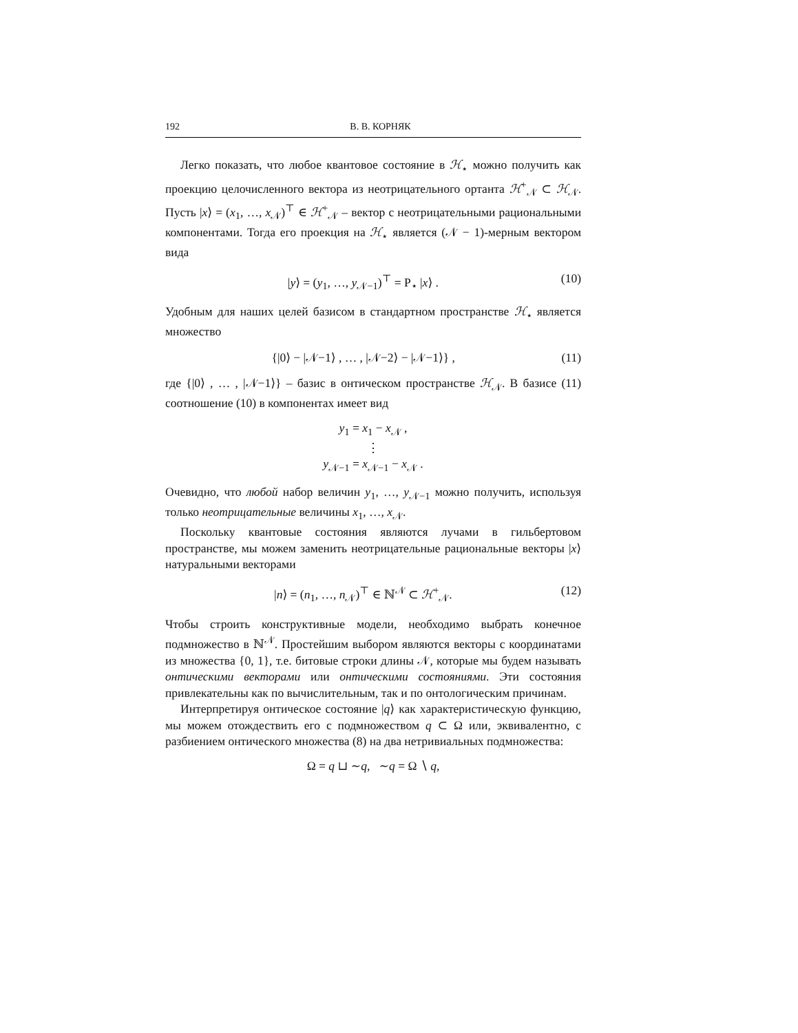192 В. В. КОРНЯК
Легко показать, что любое квантовое состояние в ℋ<sub>⋆</sub> можно получить как проекцию целочисленного вектора из неотрицательного ортанта ℋ<sup>+</sup><sub>𝒩</sub> ⊂ ℋ<sub>𝒩</sub>. Пусть |x⟩ = (x<sub>1</sub>, …, x<sub>𝒩</sub>)<sup>⊤</sup> ∈ ℋ<sup>+</sup><sub>𝒩</sub> – вектор с неотрицательными рациональными компонентами. Тогда его проекция на ℋ<sub>⋆</sub> является (𝒩 − 1)-мерным вектором вида
|y⟩ = (y<sub>1</sub>, …, y<sub>𝒩−1</sub>)<sup>⊤</sup> = P<sub>⋆</sub> |x⟩ . (10)
Удобным для наших целей базисом в стандартном пространстве ℋ<sub>⋆</sub> является множество
{|0⟩ − |𝒩−1⟩ , … , |𝒩−2⟩ − |𝒩−1⟩} , (11)
где {|0⟩ , … , |𝒩−1⟩} – базис в онтическом пространстве ℋ<sub>𝒩</sub>. В базисе (11) соотношение (10) в компонентах имеет вид
y<sub>1</sub> = x<sub>1</sub> − x<sub>𝒩</sub> ,
⋮
y<sub>𝒩−1</sub> = x<sub>𝒩−1</sub> − x<sub>𝒩</sub> .
Очевидно, что любой набор величин y<sub>1</sub>, …, y<sub>𝒩−1</sub> можно получить, используя только неотрицательные величины x<sub>1</sub>, …, x<sub>𝒩</sub>.
Поскольку квантовые состояния являются лучами в гильбертовом пространстве, мы можем заменить неотрицательные рациональные векторы |x⟩ натуральными векторами
|n⟩ = (n<sub>1</sub>, …, n<sub>𝒩</sub>)<sup>⊤</sup> ∈ ℕ<sup>𝒩</sup> ⊂ ℋ<sup>+</sup><sub>𝒩</sub>. (12)
Чтобы строить конструктивные модели, необходимо выбрать конечное подмножество в ℕ<sup>𝒩</sup>. Простейшим выбором являются векторы с координатами из множества {0, 1}, т.е. битовые строки длины 𝒩, которые мы будем называть онтическими векторами или онтическими состояниями. Эти состояния привлекательны как по вычислительным, так и по онтологическим причинам.
Интерпретируя онтическое состояние |q⟩ как характеристическую функцию, мы можем отождествить его с подмножеством q ⊂ Ω или, эквивалентно, с разбиением онтического множества (8) на два нетривиальных подмножества:
Ω = q ⊔ ∼q, ∼q = Ω ∖ q,